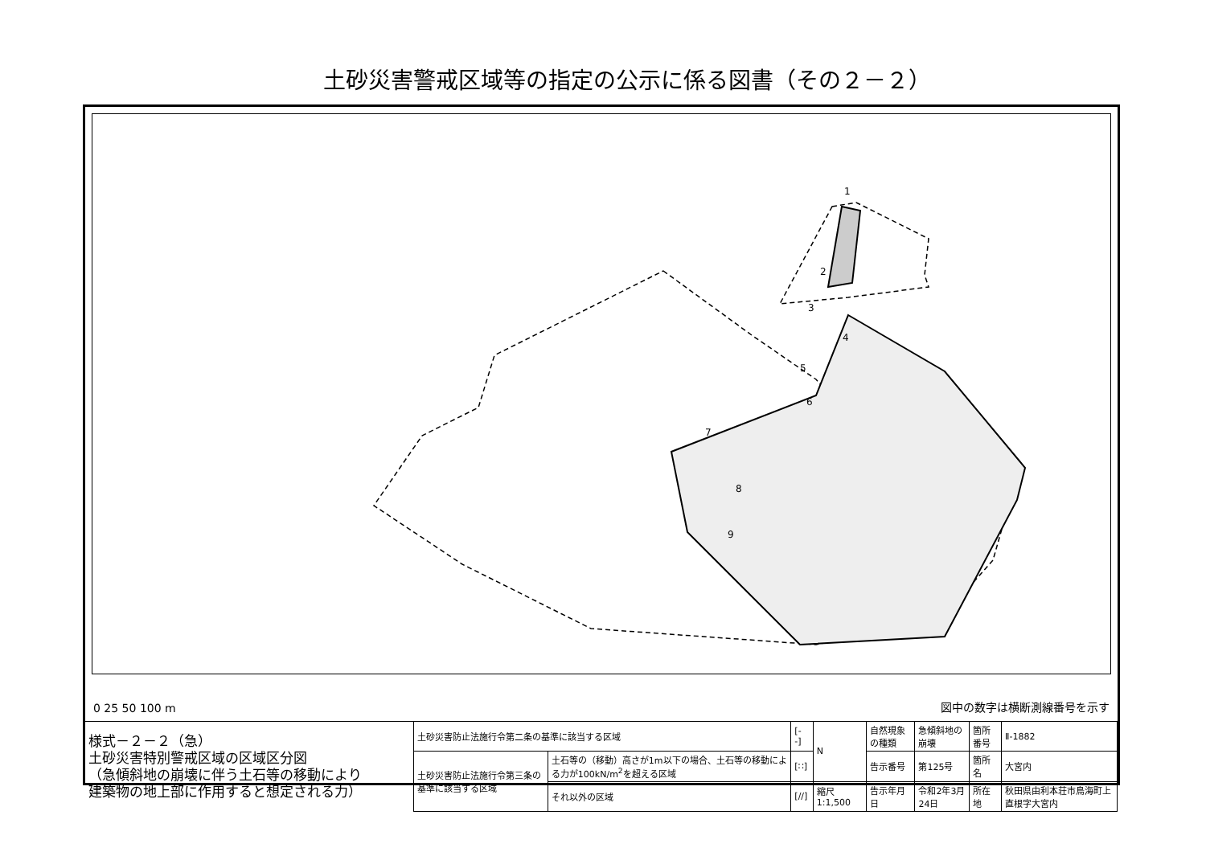土砂災害警戒区域等の指定の公示に係る図書（その２－２）
1
2
3
4
5
6
7
8
9
0 25 50 100 m
図中の数字は横断測線番号を示す
| 様式－２－２（急） 土砂災害特別警戒区域の区域区分図 （急傾斜地の崩壊に伴う土石等の移動により 建築物の地上部に作用すると想定される力） | 土砂災害防止法施行令第二条の基準に該当する区域 | | [- -] | N | 自然現象の種類 | 急傾斜地の崩壊 | 箇所番号 | Ⅱ-1882 |
| | 土砂災害防止法施行令第三条の基準に該当する区域 | 土石等の（移動）高さが1m以下の場合、土石等の移動による力が100kN/m<sup>2</sup>を超える区域 | [∷] | | 告示番号 | 第125号 | 箇所名 | 大宮内 |
| | | それ以外の区域 | [//] | 縮尺 1:1,500 | 告示年月日 | 令和2年3月24日 | 所在地 | 秋田県由利本荘市鳥海町上直根字大宮内 |